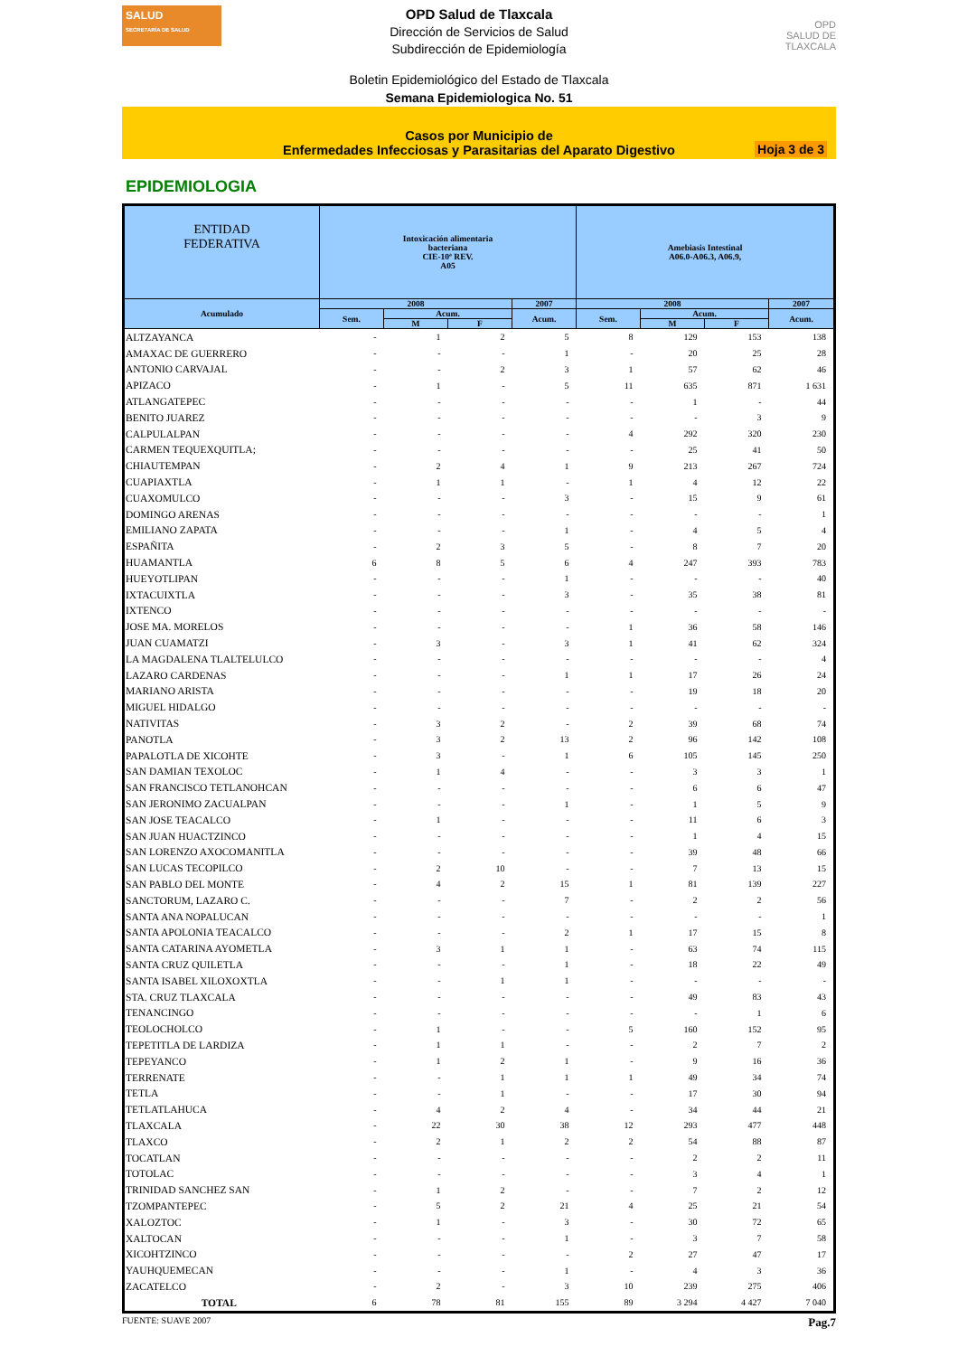SALUD
SECRETARÍA DE SALUD
OPD Salud de Tlaxcala
Dirección de Servicios de Salud
Subdirección de Epidemiología
OPD
SALUD DE TLAXCALA
Boletin Epidemiológico del Estado de Tlaxcala
Semana Epidemiologica No. 51
Casos por Municipio de
Enfermedades Infecciosas y Parasitarias del Aparato Digestivo
Hoja 3 de 3
EPIDEMIOLOGIA
| ENTIDAD FEDERATIVA | Intoxicación alimentaria bacteriana CIE-10ª REV. A05 | | | | Amebiasis Intestinal A06.0-A06.3, A06.9, | | | |
| --- | --- | --- | --- | --- | --- | --- | --- | --- |
| Acumulado | 2008 | | | 2007 | 2008 | | | 2007 |
| | Sem. | Acum. | | Acum. | Sem. | Acum. | | Acum. |
| | | M | F | | | M | F | |
| ALTZAYANCA | - | 1 | 2 | 5 | 8 | 129 | 153 | 138 |
| AMAXAC DE GUERRERO | - | - | - | 1 | - | 20 | 25 | 28 |
| ANTONIO CARVAJAL | - | - | 2 | 3 | 1 | 57 | 62 | 46 |
| APIZACO | - | 1 | - | 5 | 11 | 635 | 871 | 1 631 |
| ATLANGATEPEC | - | - | - | - | - | 1 | - | 44 |
| BENITO JUAREZ | - | - | - | - | - | - | 3 | 9 |
| CALPULALPAN | - | - | - | - | 4 | 292 | 320 | 230 |
| CARMEN TEQUEXQUITLA; | - | - | - | - | - | 25 | 41 | 50 |
| CHIAUTEMPAN | - | 2 | 4 | 1 | 9 | 213 | 267 | 724 |
| CUAPIAXTLA | - | 1 | 1 | - | 1 | 4 | 12 | 22 |
| CUAXOMULCO | - | - | - | 3 | - | 15 | 9 | 61 |
| DOMINGO ARENAS | - | - | - | - | - | - | - | 1 |
| EMILIANO ZAPATA | - | - | - | 1 | - | 4 | 5 | 4 |
| ESPAÑITA | - | 2 | 3 | 5 | - | 8 | 7 | 20 |
| HUAMANTLA | 6 | 8 | 5 | 6 | 4 | 247 | 393 | 783 |
| HUEYOTLIPAN | - | - | - | 1 | - | - | - | 40 |
| IXTACUIXTLA | - | - | - | 3 | - | 35 | 38 | 81 |
| IXTENCO | - | - | - | - | - | - | - | - |
| JOSE MA. MORELOS | - | - | - | - | 1 | 36 | 58 | 146 |
| JUAN CUAMATZI | - | 3 | - | 3 | 1 | 41 | 62 | 324 |
| LA MAGDALENA TLALTELULCO | - | - | - | - | - | - | - | 4 |
| LAZARO CARDENAS | - | - | - | 1 | 1 | 17 | 26 | 24 |
| MARIANO ARISTA | - | - | - | - | - | 19 | 18 | 20 |
| MIGUEL HIDALGO | - | - | - | - | - | - | - | - |
| NATIVITAS | - | 3 | 2 | - | 2 | 39 | 68 | 74 |
| PANOTLA | - | 3 | 2 | 13 | 2 | 96 | 142 | 108 |
| PAPALOTLA DE XICOHTE | - | 3 | - | 1 | 6 | 105 | 145 | 250 |
| SAN DAMIAN TEXOLOC | - | 1 | 4 | - | - | 3 | 3 | 1 |
| SAN FRANCISCO TETLANOHCAN | - | - | - | - | - | 6 | 6 | 47 |
| SAN JERONIMO ZACUALPAN | - | - | - | 1 | - | 1 | 5 | 9 |
| SAN JOSE TEACALCO | - | 1 | - | - | - | 11 | 6 | 3 |
| SAN JUAN HUACTZINCO | - | - | - | - | - | 1 | 4 | 15 |
| SAN LORENZO AXOCOMANITLA | - | - | - | - | - | 39 | 48 | 66 |
| SAN LUCAS TECOPILCO | - | 2 | 10 | - | - | 7 | 13 | 15 |
| SAN PABLO DEL MONTE | - | 4 | 2 | 15 | 1 | 81 | 139 | 227 |
| SANCTORUM, LAZARO C. | - | - | - | 7 | - | 2 | 2 | 56 |
| SANTA ANA NOPALUCAN | - | - | - | - | - | - | - | 1 |
| SANTA APOLONIA TEACALCO | - | - | - | 2 | 1 | 17 | 15 | 8 |
| SANTA CATARINA AYOMETLA | - | 3 | 1 | 1 | - | 63 | 74 | 115 |
| SANTA CRUZ QUILETLA | - | - | - | 1 | - | 18 | 22 | 49 |
| SANTA ISABEL XILOXOXTLA | - | - | 1 | 1 | - | - | - | - |
| STA. CRUZ TLAXCALA | - | - | - | - | - | 49 | 83 | 43 |
| TENANCINGO | - | - | - | - | - | - | 1 | 6 |
| TEOLOCHOLCO | - | 1 | - | - | 5 | 160 | 152 | 95 |
| TEPETITLA DE LARDIZA | - | 1 | 1 | - | - | 2 | 7 | 2 |
| TEPEYANCO | - | 1 | 2 | 1 | - | 9 | 16 | 36 |
| TERRENATE | - | - | 1 | 1 | 1 | 49 | 34 | 74 |
| TETLA | - | - | 1 | - | - | 17 | 30 | 94 |
| TETLATLAHUCA | - | 4 | 2 | 4 | - | 34 | 44 | 21 |
| TLAXCALA | - | 22 | 30 | 38 | 12 | 293 | 477 | 448 |
| TLAXCO | - | 2 | 1 | 2 | 2 | 54 | 88 | 87 |
| TOCATLAN | - | - | - | - | - | 2 | 2 | 11 |
| TOTOLAC | - | - | - | - | - | 3 | 4 | 1 |
| TRINIDAD SANCHEZ SAN | - | 1 | 2 | - | - | 7 | 2 | 12 |
| TZOMPANTEPEC | - | 5 | 2 | 21 | 4 | 25 | 21 | 54 |
| XALOZTOC | - | 1 | - | 3 | - | 30 | 72 | 65 |
| XALTOCAN | - | - | - | 1 | - | 3 | 7 | 58 |
| XICOHTZINCO | - | - | - | - | 2 | 27 | 47 | 17 |
| YAUHQUEMECAN | - | - | - | 1 | - | 4 | 3 | 36 |
| ZACATELCO | - | 2 | - | 3 | 10 | 239 | 275 | 406 |
| TOTAL | 6 | 78 | 81 | 155 | 89 | 3 294 | 4 427 | 7 040 |
FUENTE: SUAVE 2007 Pag.7